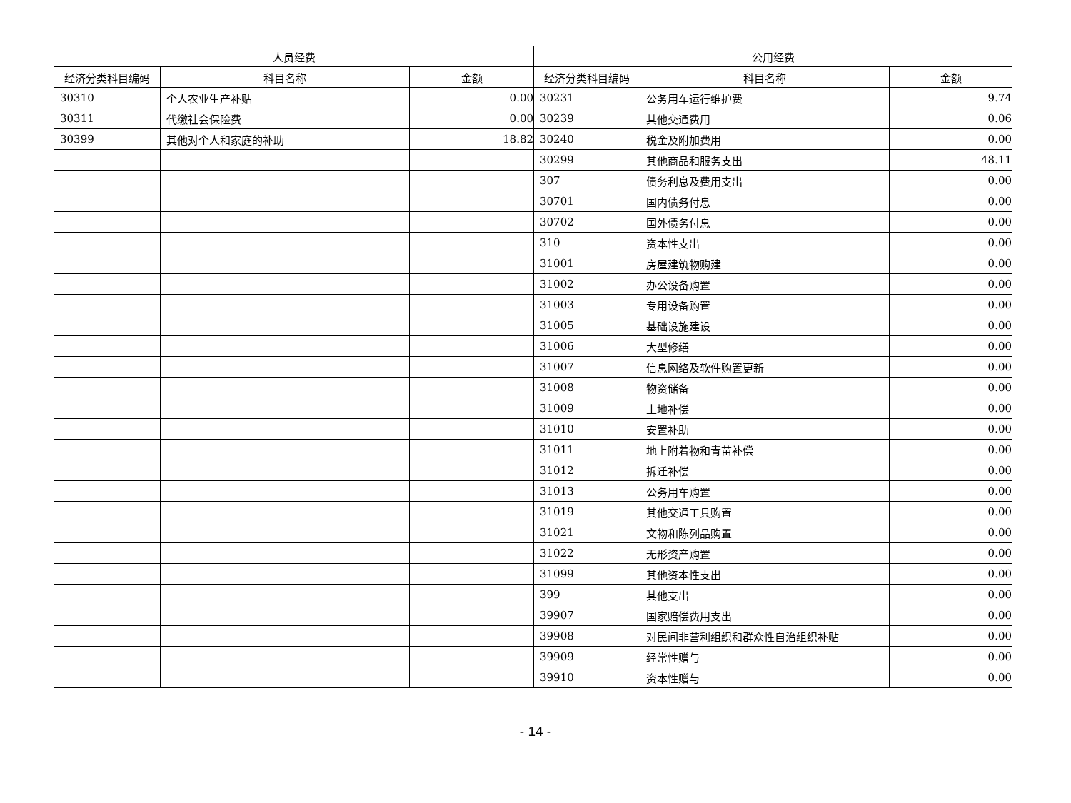| 人员经费 | | | 公用经费 | | |
| --- | --- | --- | --- | --- | --- |
| 经济分类科目编码 | 科目名称 | 金额 | 经济分类科目编码 | 科目名称 | 金额 |
| 30310 | 个人农业生产补贴 | 0.00 | 30231 | 公务用车运行维护费 | 9.74 |
| 30311 | 代缴社会保险费 | 0.00 | 30239 | 其他交通费用 | 0.06 |
| 30399 | 其他对个人和家庭的补助 | 18.82 | 30240 | 税金及附加费用 | 0.00 |
| | | | 30299 | 其他商品和服务支出 | 48.11 |
| | | | 307 | 债务利息及费用支出 | 0.00 |
| | | | 30701 | 国内债务付息 | 0.00 |
| | | | 30702 | 国外债务付息 | 0.00 |
| | | | 310 | 资本性支出 | 0.00 |
| | | | 31001 | 房屋建筑物购建 | 0.00 |
| | | | 31002 | 办公设备购置 | 0.00 |
| | | | 31003 | 专用设备购置 | 0.00 |
| | | | 31005 | 基础设施建设 | 0.00 |
| | | | 31006 | 大型修缮 | 0.00 |
| | | | 31007 | 信息网络及软件购置更新 | 0.00 |
| | | | 31008 | 物资储备 | 0.00 |
| | | | 31009 | 土地补偿 | 0.00 |
| | | | 31010 | 安置补助 | 0.00 |
| | | | 31011 | 地上附着物和青苗补偿 | 0.00 |
| | | | 31012 | 拆迁补偿 | 0.00 |
| | | | 31013 | 公务用车购置 | 0.00 |
| | | | 31019 | 其他交通工具购置 | 0.00 |
| | | | 31021 | 文物和陈列品购置 | 0.00 |
| | | | 31022 | 无形资产购置 | 0.00 |
| | | | 31099 | 其他资本性支出 | 0.00 |
| | | | 399 | 其他支出 | 0.00 |
| | | | 39907 | 国家赔偿费用支出 | 0.00 |
| | | | 39908 | 对民间非营利组织和群众性自治组织补贴 | 0.00 |
| | | | 39909 | 经常性赠与 | 0.00 |
| | | | 39910 | 资本性赠与 | 0.00 |
- 14 -